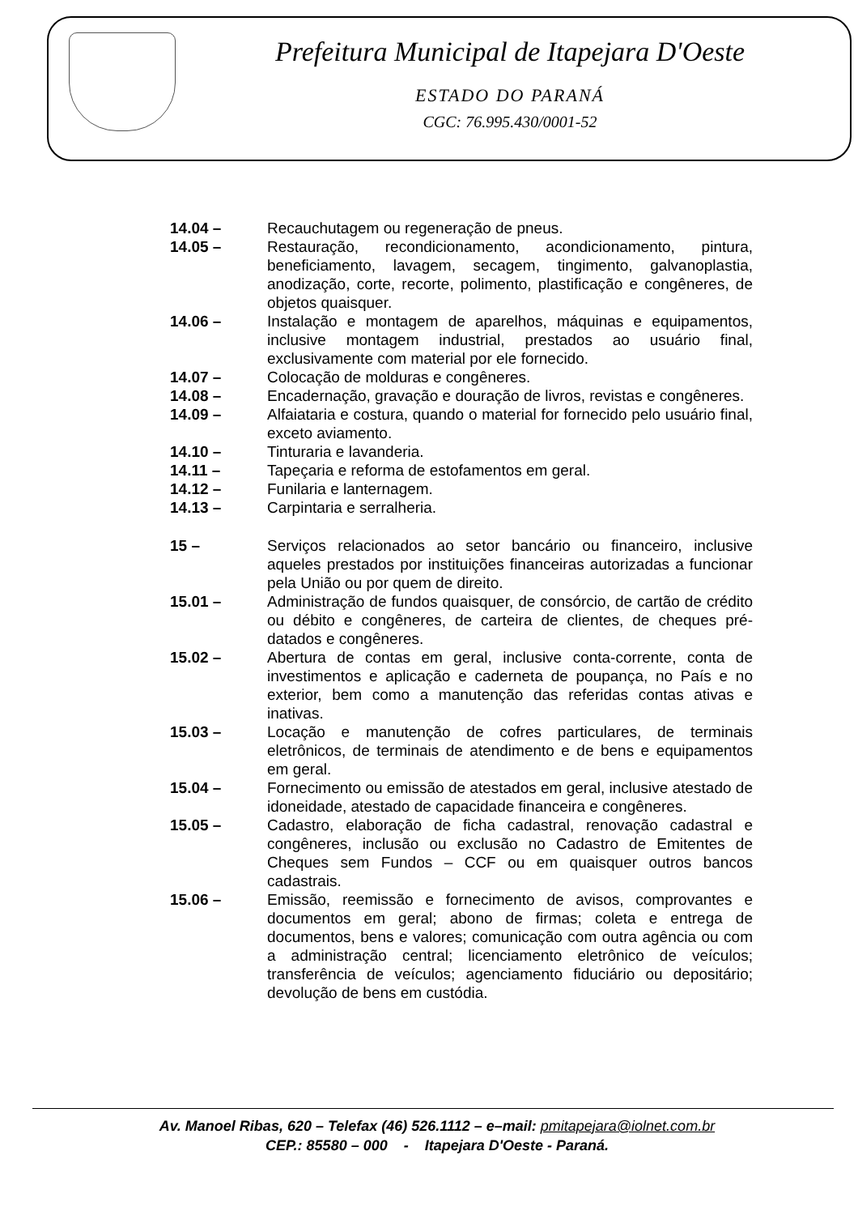Prefeitura Municipal de Itapejara D'Oeste
ESTADO DO PARANÁ
CGC: 76.995.430/0001-52
14.04 – Recauchutagem ou regeneração de pneus.
14.05 – Restauração, recondicionamento, acondicionamento, pintura, beneficiamento, lavagem, secagem, tingimento, galvanoplastia, anodização, corte, recorte, polimento, plastificação e congêneres, de objetos quaisquer.
14.06 – Instalação e montagem de aparelhos, máquinas e equipamentos, inclusive montagem industrial, prestados ao usuário final, exclusivamente com material por ele fornecido.
14.07 – Colocação de molduras e congêneres.
14.08 – Encadernação, gravação e douração de livros, revistas e congêneres.
14.09 – Alfaiataria e costura, quando o material for fornecido pelo usuário final, exceto aviamento.
14.10 – Tinturaria e lavanderia.
14.11 – Tapeçaria e reforma de estofamentos em geral.
14.12 – Funilaria e lanternagem.
14.13 – Carpintaria e serralheria.
15 – Serviços relacionados ao setor bancário ou financeiro, inclusive aqueles prestados por instituições financeiras autorizadas a funcionar pela União ou por quem de direito.
15.01 – Administração de fundos quaisquer, de consórcio, de cartão de crédito ou débito e congêneres, de carteira de clientes, de cheques pré-datados e congêneres.
15.02 – Abertura de contas em geral, inclusive conta-corrente, conta de investimentos e aplicação e caderneta de poupança, no País e no exterior, bem como a manutenção das referidas contas ativas e inativas.
15.03 – Locação e manutenção de cofres particulares, de terminais eletrônicos, de terminais de atendimento e de bens e equipamentos em geral.
15.04 – Fornecimento ou emissão de atestados em geral, inclusive atestado de idoneidade, atestado de capacidade financeira e congêneres.
15.05 – Cadastro, elaboração de ficha cadastral, renovação cadastral e congêneres, inclusão ou exclusão no Cadastro de Emitentes de Cheques sem Fundos – CCF ou em quaisquer outros bancos cadastrais.
15.06 – Emissão, reemissão e fornecimento de avisos, comprovantes e documentos em geral; abono de firmas; coleta e entrega de documentos, bens e valores; comunicação com outra agência ou com a administração central; licenciamento eletrônico de veículos; transferência de veículos; agenciamento fiduciário ou depositário; devolução de bens em custódia.
Av. Manoel Ribas, 620 – Telefax (46) 526.1112 – e–mail: pmitapejara@iolnet.com.br
CEP.: 85580 – 000 - Itapejara D'Oeste - Paraná.